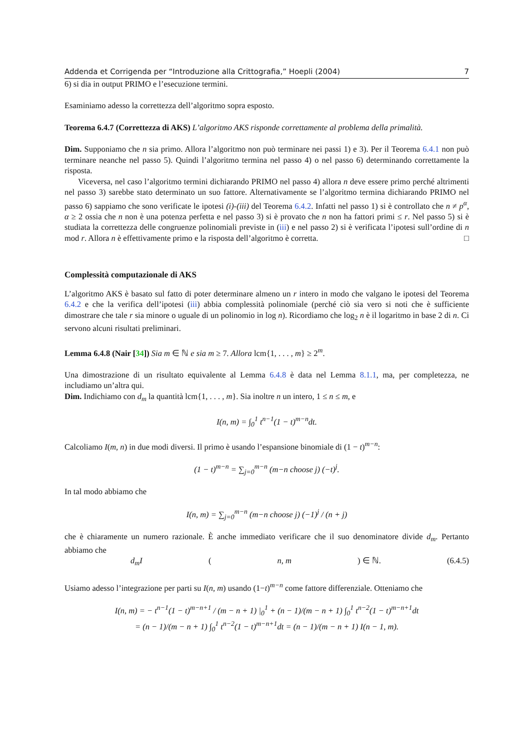Addenda et Corrigenda per “Introduzione alla Crittografia,” Hoepli (2004) 7
6) si dia in output PRIMO e l’esecuzione termini.
Esaminiamo adesso la correttezza dell’algoritmo sopra esposto.
Teorema 6.4.7 (Correttezza di AKS) L’algoritmo AKS risponde correttamente al problema della primalità.
Dim. Supponiamo che n sia primo. Allora l’algoritmo non può terminare nei passi 1) e 3). Per il Teorema 6.4.1 non può terminare neanche nel passo 5). Quindi l’algoritmo termina nel passo 4) o nel passo 6) determinando correttamente la risposta.
Viceversa, nel caso l’algoritmo termini dichiarando PRIMO nel passo 4) allora n deve essere primo perché altrimenti nel passo 3) sarebbe stato determinato un suo fattore. Alternativamente se l’algoritmo termina dichiarando PRIMO nel passo 6) sappiamo che sono verificate le ipotesi (i)-(iii) del Teorema 6.4.2. Infatti nel passo 1) si è controllato che n ≠ p<sup>α</sup>, α ≥ 2 ossia che n non è una potenza perfetta e nel passo 3) si è provato che n non ha fattori primi ≤ r. Nel passo 5) si è studiata la correttezza delle congruenze polinomiali previste in (iii) e nel passo 2) si è verificata l’ipotesi sull’ordine di n mod r. Allora n è effettivamente primo e la risposta dell’algoritmo è corretta. □
Complessità computazionale di AKS
L’algoritmo AKS è basato sul fatto di poter determinare almeno un r intero in modo che valgano le ipotesi del Teorema 6.4.2 e che la verifica dell’ipotesi (iii) abbia complessità polinomiale (perché ciò sia vero si noti che è sufficiente dimostrare che tale r sia minore o uguale di un polinomio in log n). Ricordiamo che log<sub>2</sub> n è il logaritmo in base 2 di n. Ci servono alcuni risultati preliminari.
Lemma 6.4.8 (Nair [34]) Sia m ∈ ℕ e sia m ≥ 7. Allora lcm{1, . . . , m} ≥ 2<sup>m</sup>.
Una dimostrazione di un risultato equivalente al Lemma 6.4.8 è data nel Lemma 8.1.1, ma, per completezza, ne includiamo un’altra qui.
Dim. Indichiamo con d<sub>m</sub> la quantità lcm{1, . . . , m}. Sia inoltre n un intero, 1 ≤ n ≤ m, e
I(n, m) = ∫<sub>0</sub><sup>1</sup> t<sup>n−1</sup>(1 − t)<sup>m−n</sup>dt.
Calcoliamo I(m, n) in due modi diversi. Il primo è usando l’espansione binomiale di (1 − t)<sup>m−n</sup>:
(1 − t)<sup>m−n</sup> = ∑<sub>j=0</sub><sup>m−n</sup> (m−n choose j) (−t)<sup>j</sup>.
In tal modo abbiamo che
I(n, m) = ∑<sub>j=0</sub><sup>m−n</sup> (m−n choose j) (−1)<sup>j</sup> / (n + j)
che è chiaramente un numero razionale. È anche immediato verificare che il suo denominatore divide d<sub>m</sub>. Pertanto abbiamo che
d<sub>m</sub>I (n, m) ∈ ℕ. (6.4.5)
Usiamo adesso l’integrazione per parti su I(n, m) usando (1−t)<sup>m−n</sup> come fattore differenziale. Otteniamo che
I(n, m) = − t<sup>n−1</sup>(1 − t)<sup>m−n+1</sup> / (m − n + 1) |<sub>0</sub><sup>1</sup> + (n − 1)/(m − n + 1) ∫<sub>0</sub><sup>1</sup> t<sup>n−2</sup>(1 − t)<sup>m−n+1</sup>dt
= (n − 1)/(m − n + 1) ∫<sub>0</sub><sup>1</sup> t<sup>n−2</sup>(1 − t)<sup>m−n+1</sup>dt = (n − 1)/(m − n + 1) I(n − 1, m).